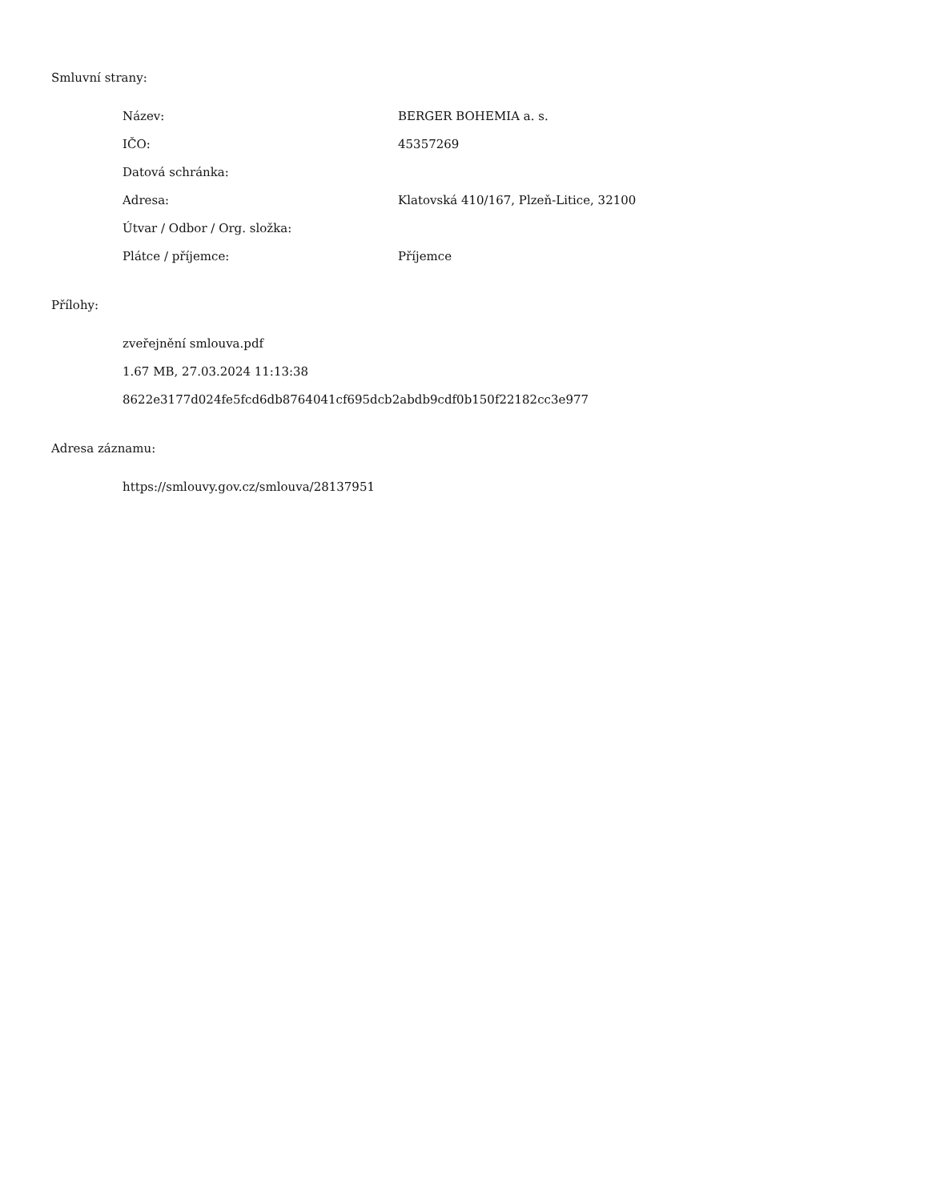Smluvní strany:
| Název: | BERGER BOHEMIA a. s. |
| IČO: | 45357269 |
| Datová schránka: | |
| Adresa: | Klatovská 410/167, Plzeň-Litice, 32100 |
| Útvar / Odbor / Org. složka: | |
| Plátce / příjemce: | Příjemce |
Přílohy:
zveřejnění smlouva.pdf
1.67 MB, 27.03.2024 11:13:38
8622e3177d024fe5fcd6db8764041cf695dcb2abdb9cdf0b150f22182cc3e977
Adresa záznamu:
https://smlouvy.gov.cz/smlouva/28137951